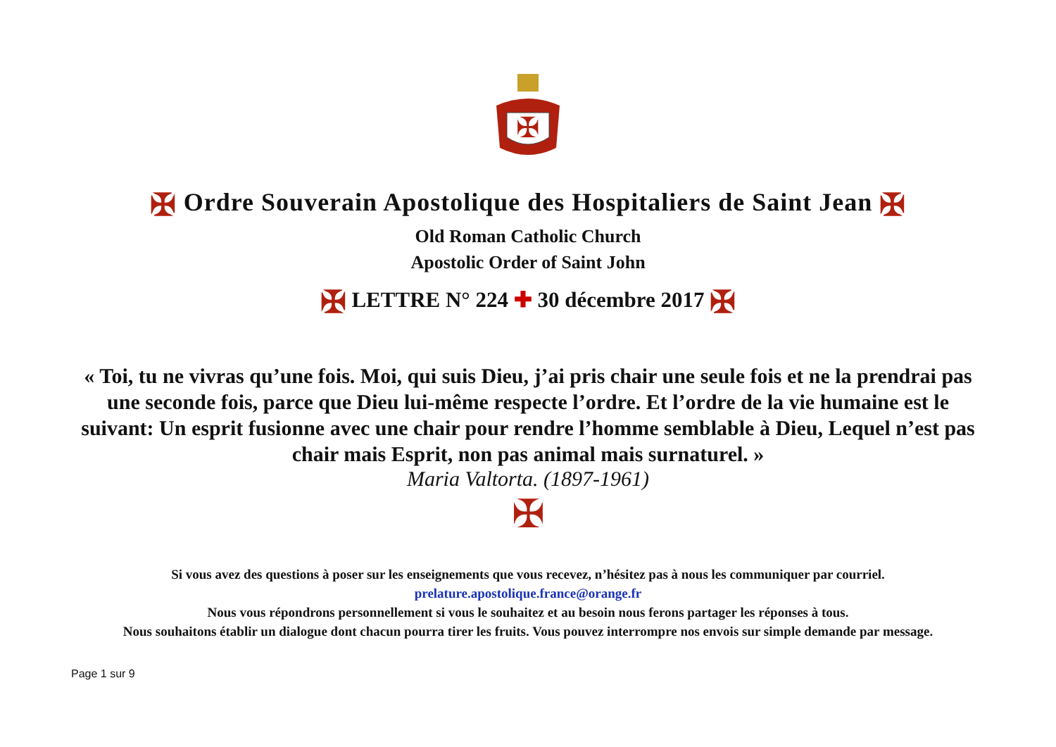✠
✠ Ordre Souverain Apostolique des Hospitaliers de Saint Jean ✠
Old Roman Catholic Church
Apostolic Order of Saint John
✠ LETTRE N° 224 ✚ 30 décembre 2017 ✠
« Toi, tu ne vivras qu’une fois. Moi, qui suis Dieu, j’ai pris chair une seule fois et ne la prendrai pas une seconde fois, parce que Dieu lui-même respecte l’ordre. Et l’ordre de la vie humaine est le suivant: Un esprit fusionne avec une chair pour rendre l’homme semblable à Dieu, Lequel n’est pas chair mais Esprit, non pas animal mais surnaturel. »
Maria Valtorta. (1897-1961)
✠
Si vous avez des questions à poser sur les enseignements que vous recevez, n’hésitez pas à nous les communiquer par courriel.
prelature.apostolique.france@orange.fr
Nous vous répondrons personnellement si vous le souhaitez et au besoin nous ferons partager les réponses à tous.
Nous souhaitons établir un dialogue dont chacun pourra tirer les fruits. Vous pouvez interrompre nos envois sur simple demande par message.
Page 1 sur 9